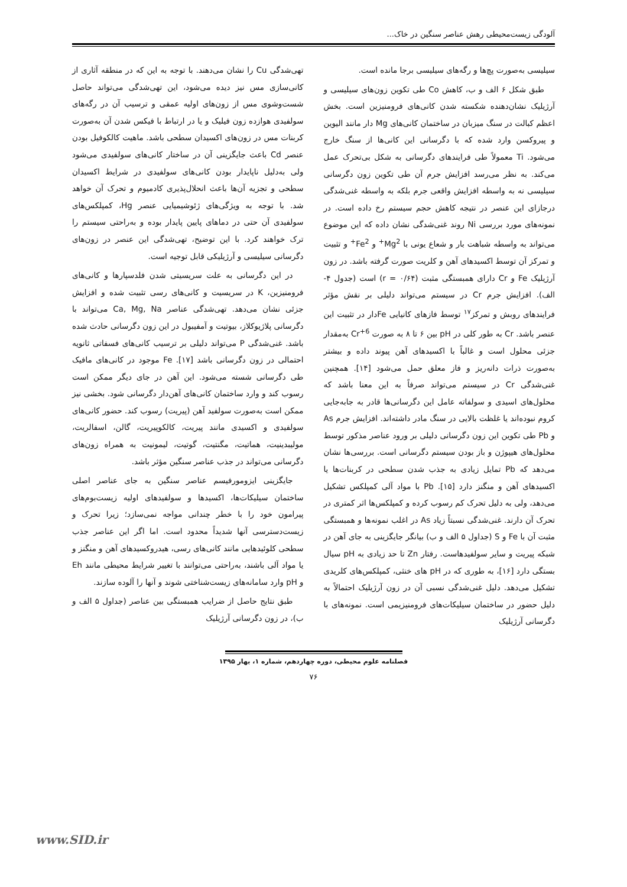آلودگی زیست‌محیطی رهش عناصر سنگین در خاک...
سیلیسی به‌صورت پچ‌ها و رگه‌های سیلیسی برجا مانده است.
طبق شکل ۶ الف و ب، کاهش Co طی تکوین زون‌های سیلیسی و آرژیلیک نشان‌دهنده شکسته شدن کانی‌های فرومنیزین است. بخش اعظم کبالت در سنگ میزبان در ساختمان کانی‌های Mg دار مانند الیوین و پیروکسن وارد شده که با دگرسانی این کانی‌ها از سنگ خارج می‌شود. Ti معمولاً طی فرایندهای دگرسانی به شکل بی‌تحرک عمل می‌کند. به نظر می‌رسد افزایش جرم آن طی تکوین زون دگرسانی سیلیسی نه به واسطه افزایش واقعی جرم بلکه به واسطه غنی‌شدگی درجازای این عنصر در نتیجه کاهش حجم سیستم رخ داده است. در نمونه‌های مورد بررسی Ni روند غنی‌شدگی نشان داده که این موضوع می‌تواند به واسطه شباهت بار و شعاع یونی با Mg<sup>2+</sup> و Fe<sup>2+</sup> و تثبیت و تمرکز آن توسط اکسیدهای آهن و کلریت صورت گرفته باشد. در زون آرژیلیک Fe و Cr دارای همبستگی مثبت (r = ۰/۶۴) است (جدول ۴- الف). افزایش جرم Cr در سیستم می‌تواند دلیلی بر نقش مؤثر فرایندهای روبش و تمرکز<sup>۱۷</sup> توسط فازهای کانیایی Feدار در تثبیت این عنصر باشد. Cr به طور کلی در pH بین ۶ تا ۸ به صورت Cr<sup>+6</sup> به‌مقدار جزئی محلول است و غالباً با اکسیدهای آهن پیوند داده و بیشتر به‌صورت ذرات دانه‌ریز و فاز معلق حمل می‌شود [۱۴]. همچنین غنی‌شدگی Cr در سیستم می‌تواند صرفاً به این معنا باشد که محلول‌های اسیدی و سولفاته عامل این دگرسانی‌ها قادر به جابه‌جایی کروم نبوده‌اند یا غلظت بالایی در سنگ مادر داشته‌اند. افزایش جرم As و Pb طی تکوین این زون دگرسانی دلیلی بر ورود عناصر مذکور توسط محلول‌های هیپوژن و باز بودن سیستم دگرسانی است. بررسی‌ها نشان می‌دهد که Pb تمایل زیادی به جذب شدن سطحی در کربنات‌ها یا اکسیدهای آهن و منگنز دارد [۱۵]. Pb با مواد آلی کمپلکس تشکیل می‌دهد، ولی به دلیل تحرک کم رسوب کرده و کمپلکس‌ها اثر کمتری در تحرک آن دارند. غنی‌شدگی نسبتاً زیاد As در اغلب نمونه‌ها و همبستگی مثبت آن با Fe و S (جداول ۵ الف و ب) بیانگر جایگزینی به جای آهن در شبکه پیریت و سایر سولفیدهاست. رفتار Zn تا حد زیادی به pH سیال بستگی دارد [۱۶]، به طوری که در pH های خنثی، کمپلکس‌های کلریدی تشکیل می‌دهد. دلیل غنی‌شدگی نسبی آن در زون آرژیلیک احتمالاً به دلیل حضور در ساختمان سیلیکات‌های فرومنیزیمی است. نمونه‌های با دگرسانی آرژیلیک
تهی‌شدگی Cu را نشان می‌دهند. با توجه به این که در منطقه آثاری از کانی‌سازی مس نیز دیده می‌شود، این تهی‌شدگی می‌تواند حاصل شست‌وشوی مس از زون‌های اولیه عمقی و ترسیب آن در رگه‌های سولفیدی هوازده زون فیلیک و یا در ارتباط با فیکس شدن آن به‌صورت کربنات مس در زون‌های اکسیدان سطحی باشد. ماهیت کالکوفیل بودن عنصر Cd باعث جایگزینی آن در ساختار کانی‌های سولفیدی می‌شود ولی به‌دلیل ناپایدار بودن کانی‌های سولفیدی در شرایط اکسیدان سطحی و تجزیه آن‌ها باعث انحلال‌پذیری کادمیوم و تحرک آن خواهد شد. با توجه به ویژگی‌های ژئوشیمیایی عنصر Hg، کمپلکس‌های سولفیدی آن حتی در دماهای پایین پایدار بوده و به‌راحتی سیستم را ترک خواهند کرد. با این توضیح، تهی‌شدگی این عنصر در زون‌های دگرسانی سیلیسی و آرژیلیکی قابل توجیه است.
در این دگرسانی به علت سریسیتی شدن فلدسپارها و کانی‌های فرومنیزین، K در سریسیت و کانی‌های رسی تثبیت شده و افزایش جزئی نشان می‌دهد. تهی‌شدگی عناصر Ca, Mg, Na می‌تواند با دگرسانی پلاژیوکلاز، بیوتیت و آمفیبول در این زون دگرسانی حادث شده باشد. غنی‌شدگی P می‌تواند دلیلی بر ترسیب کانی‌های فسفاتی ثانویه احتمالی در زون دگرسانی باشد [۱۷]. Fe موجود در کانی‌های مافیک طی دگرسانی شسته می‌شود. این آهن در جای دیگر ممکن است رسوب کند و وارد ساختمان کانی‌های آهن‌دار دگرسانی شود. بخشی نیز ممکن است به‌صورت سولفید آهن (پیریت) رسوب کند. حضور کانی‌های سولفیدی و اکسیدی مانند پیریت، کالکوپیریت، گالن، اسفالریت، مولیبدینیت، هماتیت، مگنتیت، گوتیت، لیمونیت به همراه زون‌های دگرسانی می‌تواند در جذب عناصر سنگین مؤثر باشد.
جایگزینی ایزومورفیسم عناصر سنگین به جای عناصر اصلی ساختمان سیلیکات‌ها، اکسیدها و سولفیدهای اولیه زیست‌بوم‌های پیرامون خود را با خطر چندانی مواجه نمی‌سازد؛ زیرا تحرک و زیست‌دسترسی آنها شدیداً محدود است. اما اگر این عناصر جذب سطحی کلوئیدهایی مانند کانی‌های رسی، هیدروکسیدهای آهن و منگنز و یا مواد آلی باشند، به‌راحتی می‌توانند با تغییر شرایط محیطی مانند Eh و pH وارد سامانه‌های زیست‌شناختی شوند و آنها را آلوده سازند.
طبق نتایج حاصل از ضرایب همبستگی بین عناصر (جداول ۵ الف و ب)، در زون دگرسانی آرژیلیک
فصلنامه علوم محیطی، دوره چهاردهم، شماره ۱، بهار ۱۳۹۵
۷۶
www.SID.ir